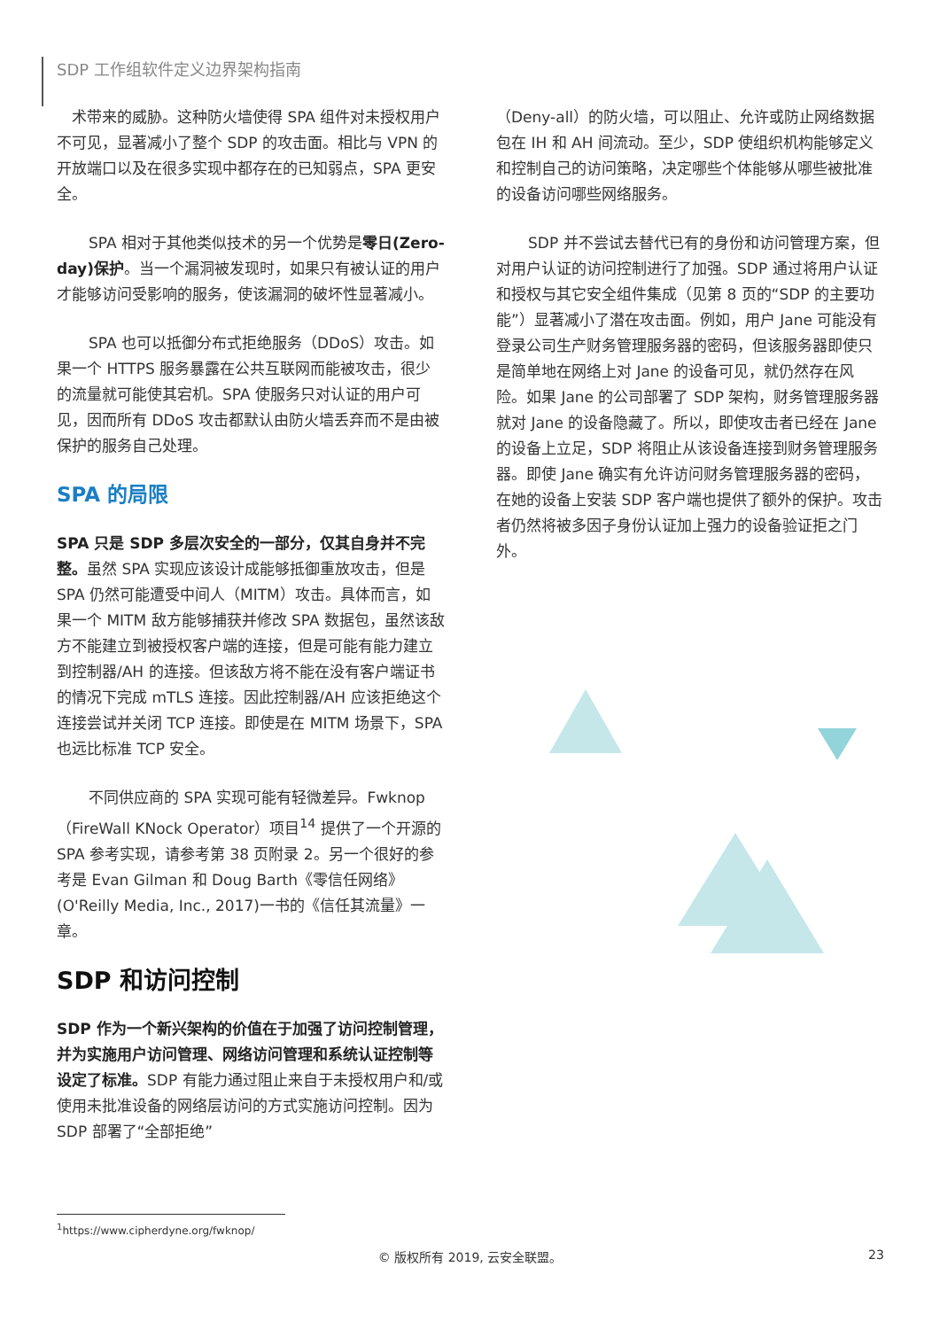SDP 工作组软件定义边界架构指南
　术带来的威胁。这种防火墙使得 SPA 组件对未授权用户不可见，显著减小了整个 SDP 的攻击面。相比与 VPN 的开放端口以及在很多实现中都存在的已知弱点，SPA 更安全。
SPA 相对于其他类似技术的另一个优势是零日(Zero-day)保护。当一个漏洞被发现时，如果只有被认证的用户才能够访问受影响的服务，使该漏洞的破坏性显著减小。
SPA 也可以抵御分布式拒绝服务（DDoS）攻击。如果一个 HTTPS 服务暴露在公共互联网而能被攻击，很少的流量就可能使其宕机。SPA 使服务只对认证的用户可见，因而所有 DDoS 攻击都默认由防火墙丢弃而不是由被保护的服务自己处理。
SPA 的局限
SPA 只是 SDP 多层次安全的一部分，仅其自身并不完整。虽然 SPA 实现应该设计成能够抵御重放攻击，但是 SPA 仍然可能遭受中间人（MITM）攻击。具体而言，如果一个 MITM 敌方能够捕获并修改 SPA 数据包，虽然该敌方不能建立到被授权客户端的连接，但是可能有能力建立到控制器/AH 的连接。但该敌方将不能在没有客户端证书的情况下完成 mTLS 连接。因此控制器/AH 应该拒绝这个连接尝试并关闭 TCP 连接。即使是在 MITM 场景下，SPA 也远比标准 TCP 安全。
不同供应商的 SPA 实现可能有轻微差异。Fwknop（FireWall KNock Operator）项目<sup>14</sup> 提供了一个开源的 SPA 参考实现，请参考第 38 页附录 2。另一个很好的参考是 Evan Gilman 和 Doug Barth《零信任网络》(O'Reilly Media, Inc., 2017)一书的《信任其流量》一章。
SDP 和访问控制
SDP 作为一个新兴架构的价值在于加强了访问控制管理，并为实施用户访问管理、网络访问管理和系统认证控制等设定了标准。SDP 有能力通过阻止来自于未授权用户和/或使用未批准设备的网络层访问的方式实施访问控制。因为 SDP 部署了“全部拒绝”
（Deny-all）的防火墙，可以阻止、允许或防止网络数据包在 IH 和 AH 间流动。至少，SDP 使组织机构能够定义和控制自己的访问策略，决定哪些个体能够从哪些被批准的设备访问哪些网络服务。
SDP 并不尝试去替代已有的身份和访问管理方案，但对用户认证的访问控制进行了加强。SDP 通过将用户认证和授权与其它安全组件集成（见第 8 页的“SDP 的主要功能”）显著减小了潜在攻击面。例如，用户 Jane 可能没有登录公司生产财务管理服务器的密码，但该服务器即使只是简单地在网络上对 Jane 的设备可见，就仍然存在风险。如果 Jane 的公司部署了 SDP 架构，财务管理服务器就对 Jane 的设备隐藏了。所以，即使攻击者已经在 Jane 的设备上立足，SDP 将阻止从该设备连接到财务管理服务器。即使 Jane 确实有允许访问财务管理服务器的密码，在她的设备上安装 SDP 客户端也提供了额外的保护。攻击者仍然将被多因子身份认证加上强力的设备验证拒之门外。
<sup>1</sup> https://www.cipherdyne.org/fwknop/
© 版权所有 2019, 云安全联盟。 23